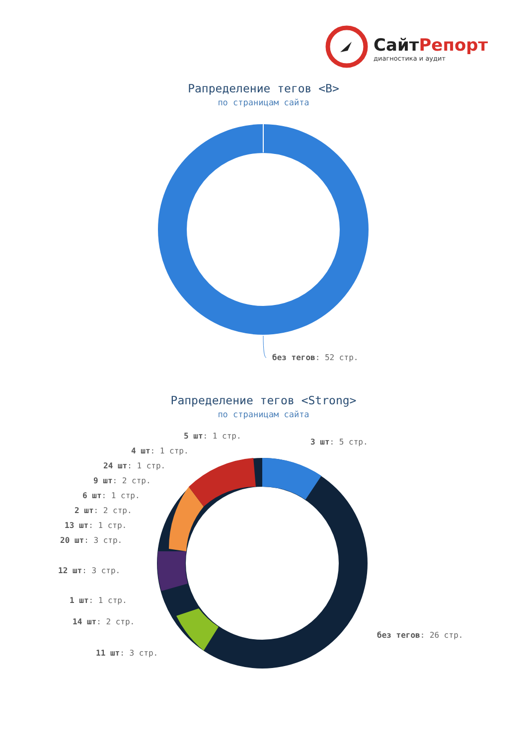СайтРепорт
диагностика и аудит
Рапределение тегов <B>
по страницам сайта
без тегов: 52 стр.
Рапределение тегов <Strong>
по страницам сайта
5 шт: 1 стр.
3 шт: 5 стр.
4 шт: 1 стр.
24 шт: 1 стр.
9 шт: 2 стр.
6 шт: 1 стр.
2 шт: 2 стр.
13 шт: 1 стр.
20 шт: 3 стр.
12 шт: 3 стр.
1 шт: 1 стр.
14 шт: 2 стр.
без тегов: 26 стр.
11 шт: 3 стр.